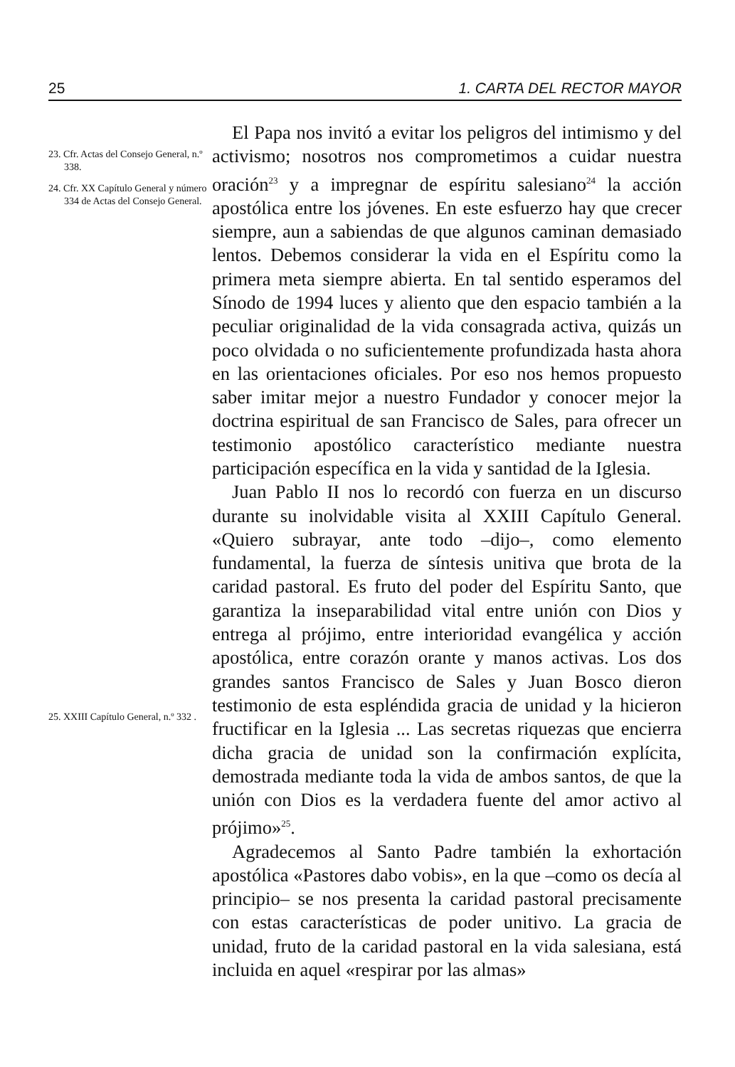25 1. CARTA DEL RECTOR MAYOR
23. Cfr. Actas del Consejo General, n.º 338.
24. Cfr. XX Capítulo General y número 334 de Actas del Consejo General.
25. XXIII Capítulo General, n.º 332 .
El Papa nos invitó a evitar los peligros del intimismo y del activismo; nosotros nos comprometimos a cuidar nuestra oración<sup>23</sup> y a impregnar de espíritu salesiano<sup>24</sup> la acción apostólica entre los jóvenes. En este esfuerzo hay que crecer siempre, aun a sabiendas de que algunos caminan demasiado lentos. Debemos considerar la vida en el Espíritu como la primera meta siempre abierta. En tal sentido esperamos del Sínodo de 1994 luces y aliento que den espacio también a la peculiar originalidad de la vida consagrada activa, quizás un poco olvidada o no suficientemente profundizada hasta ahora en las orientaciones oficiales. Por eso nos hemos propuesto saber imitar mejor a nuestro Fundador y conocer mejor la doctrina espiritual de san Francisco de Sales, para ofrecer un testimonio apostólico característico mediante nuestra participación específica en la vida y santidad de la Iglesia.
Juan Pablo II nos lo recordó con fuerza en un discurso durante su inolvidable visita al XXIII Capítulo General. «Quiero subrayar, ante todo –dijo–, como elemento fundamental, la fuerza de síntesis unitiva que brota de la caridad pastoral. Es fruto del poder del Espíritu Santo, que garantiza la inseparabilidad vital entre unión con Dios y entrega al prójimo, entre interioridad evangélica y acción apostólica, entre corazón orante y manos activas. Los dos grandes santos Francisco de Sales y Juan Bosco dieron testimonio de esta espléndida gracia de unidad y la hicieron fructificar en la Iglesia ... Las secretas riquezas que encierra dicha gracia de unidad son la confirmación explícita, demostrada mediante toda la vida de ambos santos, de que la unión con Dios es la verdadera fuente del amor activo al prójimo»<sup>25</sup>.
Agradecemos al Santo Padre también la exhortación apostólica «Pastores dabo vobis», en la que –como os decía al principio– se nos presenta la caridad pastoral precisamente con estas características de poder unitivo. La gracia de unidad, fruto de la caridad pastoral en la vida salesiana, está incluida en aquel «respirar por las almas»